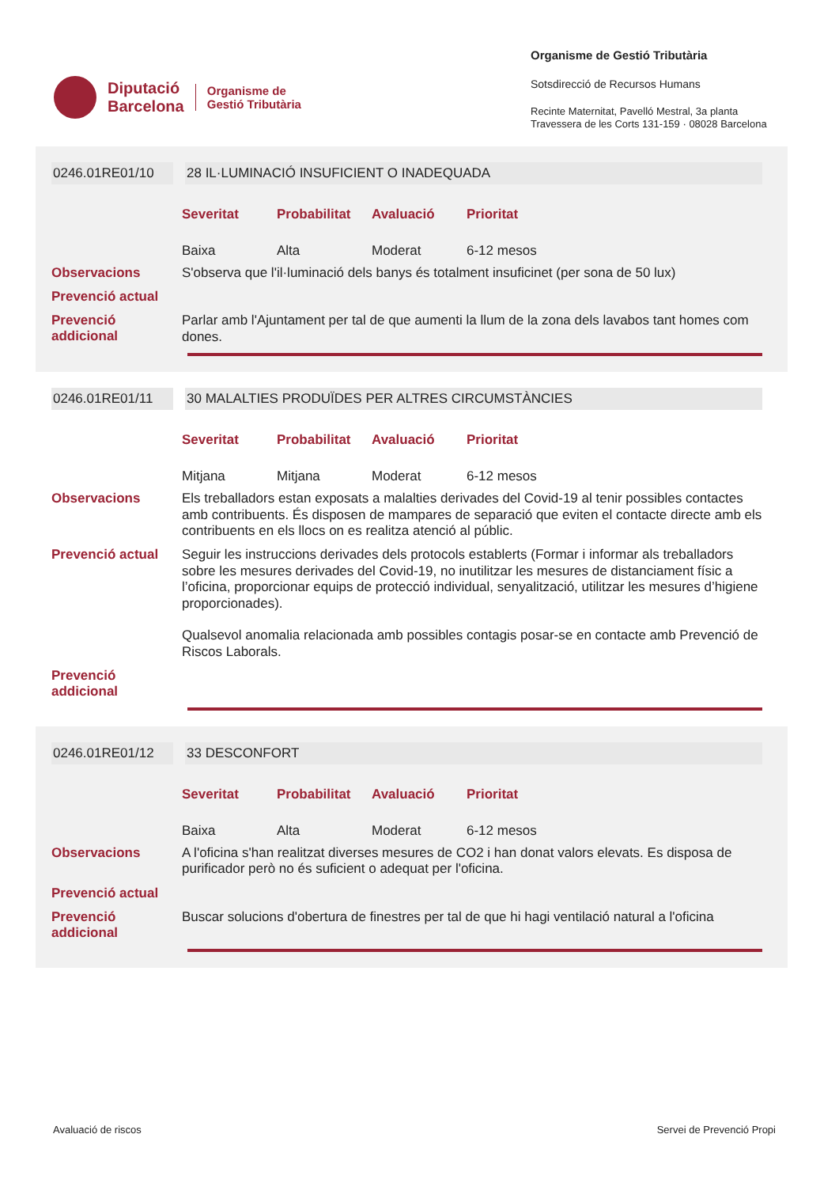Diputació
Barcelona
Organisme de
Gestió Tributària
Organisme de Gestió Tributària
Sotsdirecció de Recursos Humans
Recinte Maternitat, Pavelló Mestral, 3a planta
Travessera de les Corts 131-159 · 08028 Barcelona
0246.01RE01/10 28 IL·LUMINACIÓ INSUFICIENT O INADEQUADA
| Severitat | Probabilitat | Avaluació | Prioritat |
| --- | --- | --- | --- |
| Baixa | Alta | Moderat | 6-12 mesos |
Observacions
S'observa que l'il·luminació dels banys és totalment insuficinet (per sona de 50 lux)
Prevenció actual
Prevenció
addicional
Parlar amb l'Ajuntament per tal de que aumenti la llum de la zona dels lavabos tant homes com dones.
0246.01RE01/11 30 MALALTIES PRODUÏDES PER ALTRES CIRCUMSTÀNCIES
| Severitat | Probabilitat | Avaluació | Prioritat |
| --- | --- | --- | --- |
| Mitjana | Mitjana | Moderat | 6-12 mesos |
Observacions
Els treballadors estan exposats a malalties derivades del Covid-19 al tenir possibles contactes amb contribuents. És disposen de mampares de separació que eviten el contacte directe amb els contribuents en els llocs on es realitza atenció al públic.
Prevenció actual
Seguir les instruccions derivades dels protocols establerts (Formar i informar als treballadors sobre les mesures derivades del Covid-19, no inutilitzar les mesures de distanciament físic a l’oficina, proporcionar equips de protecció individual, senyalització, utilitzar les mesures d’higiene proporcionades).
Qualsevol anomalia relacionada amb possibles contagis posar-se en contacte amb Prevenció de Riscos Laborals.
Prevenció
addicional
0246.01RE01/12 33 DESCONFORT
| Severitat | Probabilitat | Avaluació | Prioritat |
| --- | --- | --- | --- |
| Baixa | Alta | Moderat | 6-12 mesos |
Observacions
A l'oficina s'han realitzat diverses mesures de CO2 i han donat valors elevats. Es disposa de purificador però no és suficient o adequat per l'oficina.
Prevenció actual
Prevenció
addicional
Buscar solucions d'obertura de finestres per tal de que hi hagi ventilació natural a l'oficina
Avaluació de riscos Servei de Prevenció Propi